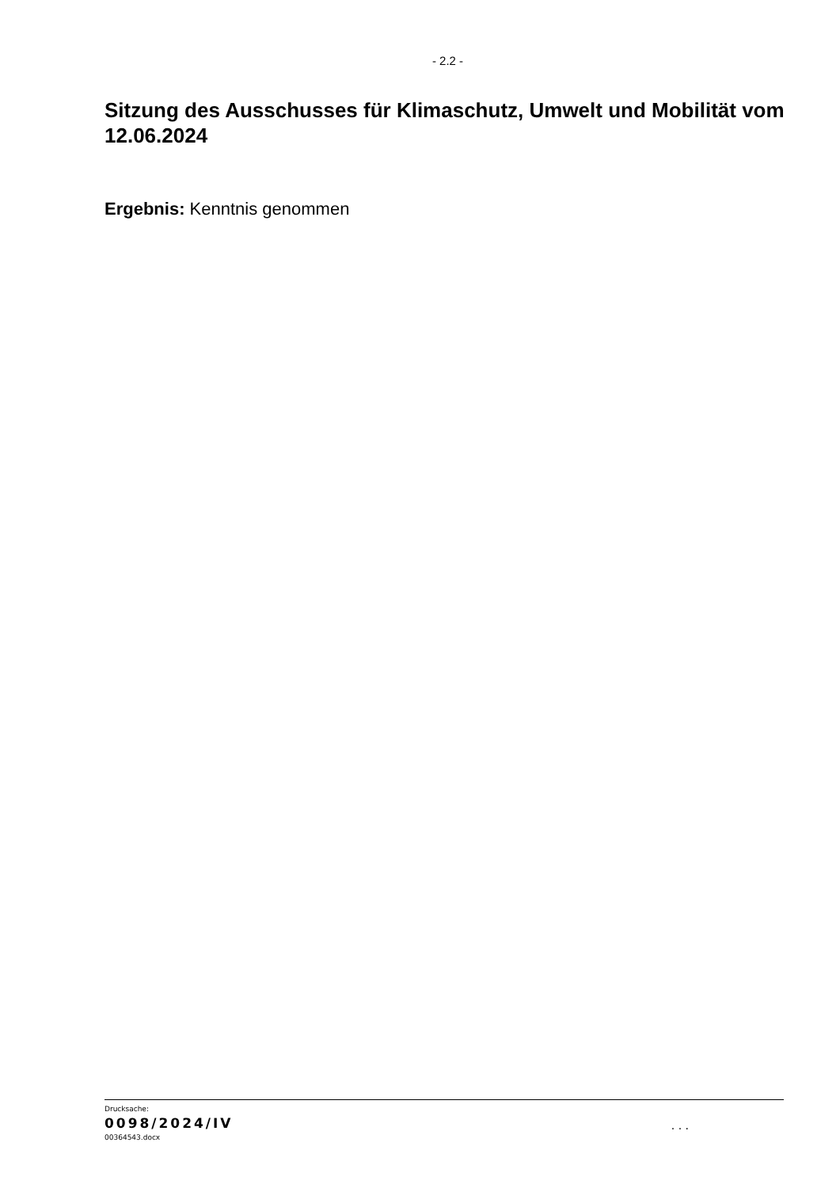- 2.2 -
Sitzung des Ausschusses für Klimaschutz, Umwelt und Mobilität vom 12.06.2024
Ergebnis: Kenntnis genommen
Drucksache:
0098/2024/IV
00364543.docx
. . .